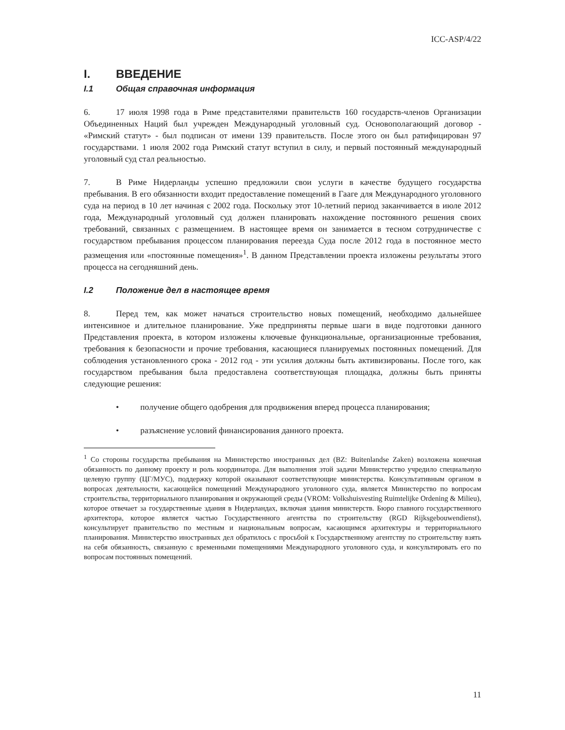ICC-ASP/4/22
I. ВВЕДЕНИЕ
I.1 Общая справочная информация
6. 17 июля 1998 года в Риме представителями правительств 160 государств-членов Организации Объединенных Наций был учрежден Международный уголовный суд. Основополагающий договор - «Римский статут» - был подписан от имени 139 правительств. После этого он был ратифицирован 97 государствами. 1 июля 2002 года Римский статут вступил в силу, и первый постоянный международный уголовный суд стал реальностью.
7. В Риме Нидерланды успешно предложили свои услуги в качестве будущего государства пребывания. В его обязанности входит предоставление помещений в Гааге для Международного уголовного суда на период в 10 лет начиная с 2002 года. Поскольку этот 10-летний период заканчивается в июле 2012 года, Международный уголовный суд должен планировать нахождение постоянного решения своих требований, связанных с размещением. В настоящее время он занимается в тесном сотрудничестве с государством пребывания процессом планирования переезда Суда после 2012 года в постоянное место размещения или «постоянные помещения»<sup>1</sup>. В данном Представлении проекта изложены результаты этого процесса на сегодняшний день.
I.2 Положение дел в настоящее время
8. Перед тем, как может начаться строительство новых помещений, необходимо дальнейшее интенсивное и длительное планирование. Уже предприняты первые шаги в виде подготовки данного Представления проекта, в котором изложены ключевые функциональные, организационные требования, требования к безопасности и прочие требования, касающиеся планируемых постоянных помещений. Для соблюдения установленного срока - 2012 год - эти усилия должны быть активизированы. После того, как государством пребывания была предоставлена соответствующая площадка, должны быть приняты следующие решения:
• получение общего одобрения для продвижения вперед процесса планирования;
• разъяснение условий финансирования данного проекта.
<sup>1</sup> Со стороны государства пребывания на Министерство иностранных дел (BZ: Buitenlandse Zaken) возложена конечная обязанность по данному проекту и роль координатора. Для выполнения этой задачи Министерство учредило специальную целевую группу (ЦГ/МУС), поддержку которой оказывают соответствующие министерства. Консультативным органом в вопросах деятельности, касающейся помещений Международного уголовного суда, является Министерство по вопросам строительства, территориального планирования и окружающей среды (VROM: Volkshuisvesting Ruimtelijke Ordening & Milieu), которое отвечает за государственные здания в Нидерландах, включая здания министерств. Бюро главного государственного архитектора, которое является частью Государственного агентства по строительству (RGD Rijksgebouwendienst), консультирует правительство по местным и национальным вопросам, касающимся архитектуры и территориального планирования. Министерство иностранных дел обратилось с просьбой к Государственному агентству по строительству взять на себя обязанность, связанную с временными помещениями Международного уголовного суда, и консультировать его по вопросам постоянных помещений.
11